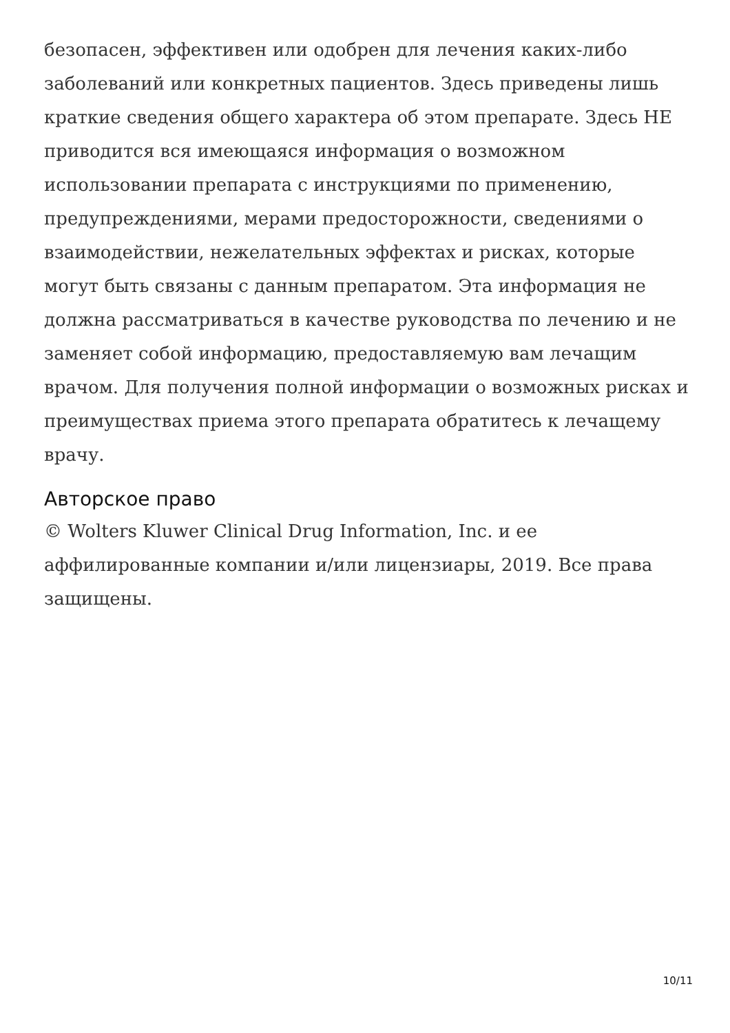безопасен, эффективен или одобрен для лечения каких-либо заболеваний или конкретных пациентов. Здесь приведены лишь краткие сведения общего характера об этом препарате. Здесь НЕ приводится вся имеющаяся информация о возможном использовании препарата с инструкциями по применению, предупреждениями, мерами предосторожности, сведениями о взаимодействии, нежелательных эффектах и рисках, которые могут быть связаны с данным препаратом. Эта информация не должна рассматриваться в качестве руководства по лечению и не заменяет собой информацию, предоставляемую вам лечащим врачом. Для получения полной информации о возможных рисках и преимуществах приема этого препарата обратитесь к лечащему врачу.
Авторское право
© Wolters Kluwer Clinical Drug Information, Inc. и ее аффилированные компании и/или лицензиары, 2019. Все права защищены.
10/11